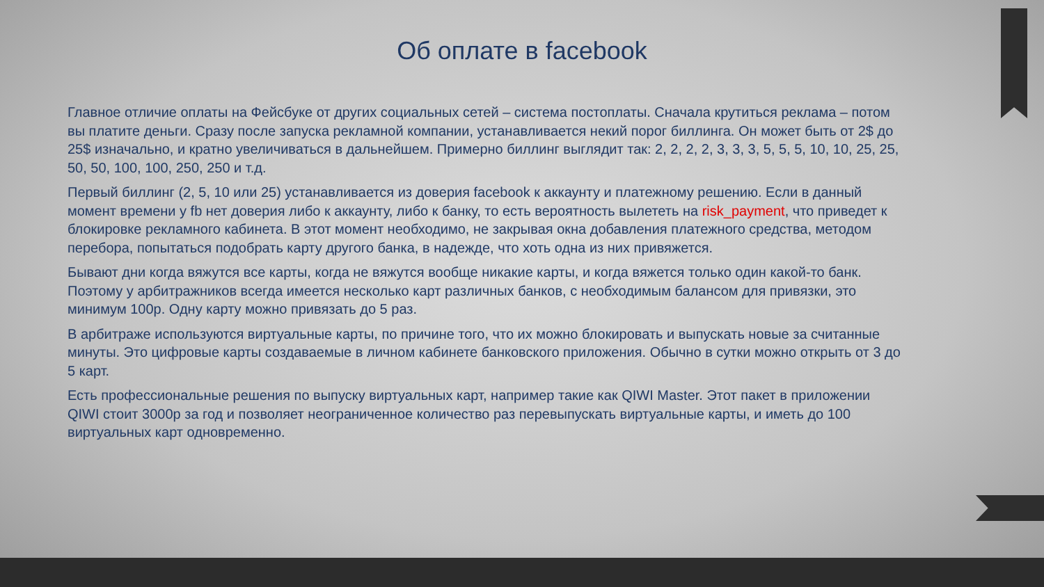Об оплате в facebook
Главное отличие оплаты на Фейсбуке от других социальных сетей – система постоплаты. Сначала крутиться реклама – потом вы платите деньги. Сразу после запуска рекламной компании, устанавливается некий порог биллинга. Он может быть от 2$ до 25$ изначально, и кратно увеличиваться в дальнейшем. Примерно биллинг выглядит так: 2, 2, 2, 2, 3, 3, 3, 5, 5, 5, 10, 10, 25, 25, 50, 50, 100, 100, 250, 250 и т.д.
Первый биллинг (2, 5, 10 или 25) устанавливается из доверия facebook к аккаунту и платежному решению. Если в данный момент времени у fb нет доверия либо к аккаунту, либо к банку, то есть вероятность вылететь на risk_payment, что приведет к блокировке рекламного кабинета. В этот момент необходимо, не закрывая окна добавления платежного средства, методом перебора, попытаться подобрать карту другого банка, в надежде, что хоть одна из них привяжется.
Бывают дни когда вяжутся все карты, когда не вяжутся вообще никакие карты, и когда вяжется только один какой-то банк. Поэтому у арбитражников всегда имеется несколько карт различных банков, с необходимым балансом для привязки, это минимум 100р. Одну карту можно привязать до 5 раз.
В арбитраже используются виртуальные карты, по причине того, что их можно блокировать и выпускать новые за считанные минуты. Это цифровые карты создаваемые в личном кабинете банковского приложения. Обычно в сутки можно открыть от 3 до 5 карт.
Есть профессиональные решения по выпуску виртуальных карт, например такие как QIWI Master. Этот пакет в приложении QIWI стоит 3000р за год и позволяет неограниченное количество раз перевыпускать виртуальные карты, и иметь до 100 виртуальных карт одновременно.